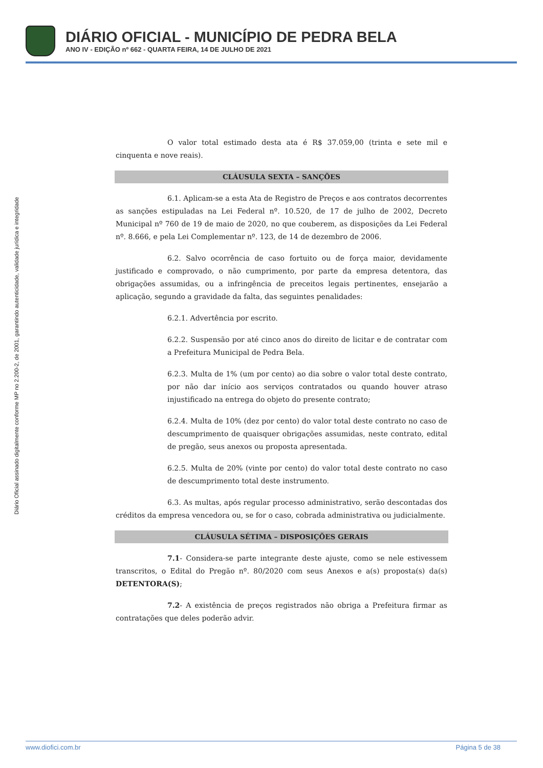DIÁRIO OFICIAL - MUNICÍPIO DE PEDRA BELA
ANO IV - EDIÇÃO nº 662 - QUARTA FEIRA, 14 DE JULHO DE 2021
Diário Oficial assinado digitalmente conforme MP no 2.200-2, de 2001, garantindo autenticidade, validade jurídica e integridade
O valor total estimado desta ata é R$ 37.059,00 (trinta e sete mil e cinquenta e nove reais).
CLÁUSULA SEXTA – SANÇÕES
6.1. Aplicam-se a esta Ata de Registro de Preços e aos contratos decorrentes as sanções estipuladas na Lei Federal nº. 10.520, de 17 de julho de 2002, Decreto Municipal nº 760 de 19 de maio de 2020, no que couberem, as disposições da Lei Federal nº. 8.666, e pela Lei Complementar nº. 123, de 14 de dezembro de 2006.
6.2. Salvo ocorrência de caso fortuito ou de força maior, devidamente justificado e comprovado, o não cumprimento, por parte da empresa detentora, das obrigações assumidas, ou a infringência de preceitos legais pertinentes, ensejarão a aplicação, segundo a gravidade da falta, das seguintes penalidades:
6.2.1. Advertência por escrito.
6.2.2. Suspensão por até cinco anos do direito de licitar e de contratar com a Prefeitura Municipal de Pedra Bela.
6.2.3. Multa de 1% (um por cento) ao dia sobre o valor total deste contrato, por não dar início aos serviços contratados ou quando houver atraso injustificado na entrega do objeto do presente contrato;
6.2.4. Multa de 10% (dez por cento) do valor total deste contrato no caso de descumprimento de quaisquer obrigações assumidas, neste contrato, edital de pregão, seus anexos ou proposta apresentada.
6.2.5. Multa de 20% (vinte por cento) do valor total deste contrato no caso de descumprimento total deste instrumento.
6.3. As multas, após regular processo administrativo, serão descontadas dos créditos da empresa vencedora ou, se for o caso, cobrada administrativa ou judicialmente.
CLÁUSULA SÉTIMA – DISPOSIÇÕES GERAIS
7.1- Considera-se parte integrante deste ajuste, como se nele estivessem transcritos, o Edital do Pregão nº. 80/2020 com seus Anexos e a(s) proposta(s) da(s) DETENTORA(S);
7.2- A existência de preços registrados não obriga a Prefeitura firmar as contratações que deles poderão advir.
www.diofici.com.br Página 5 de 38